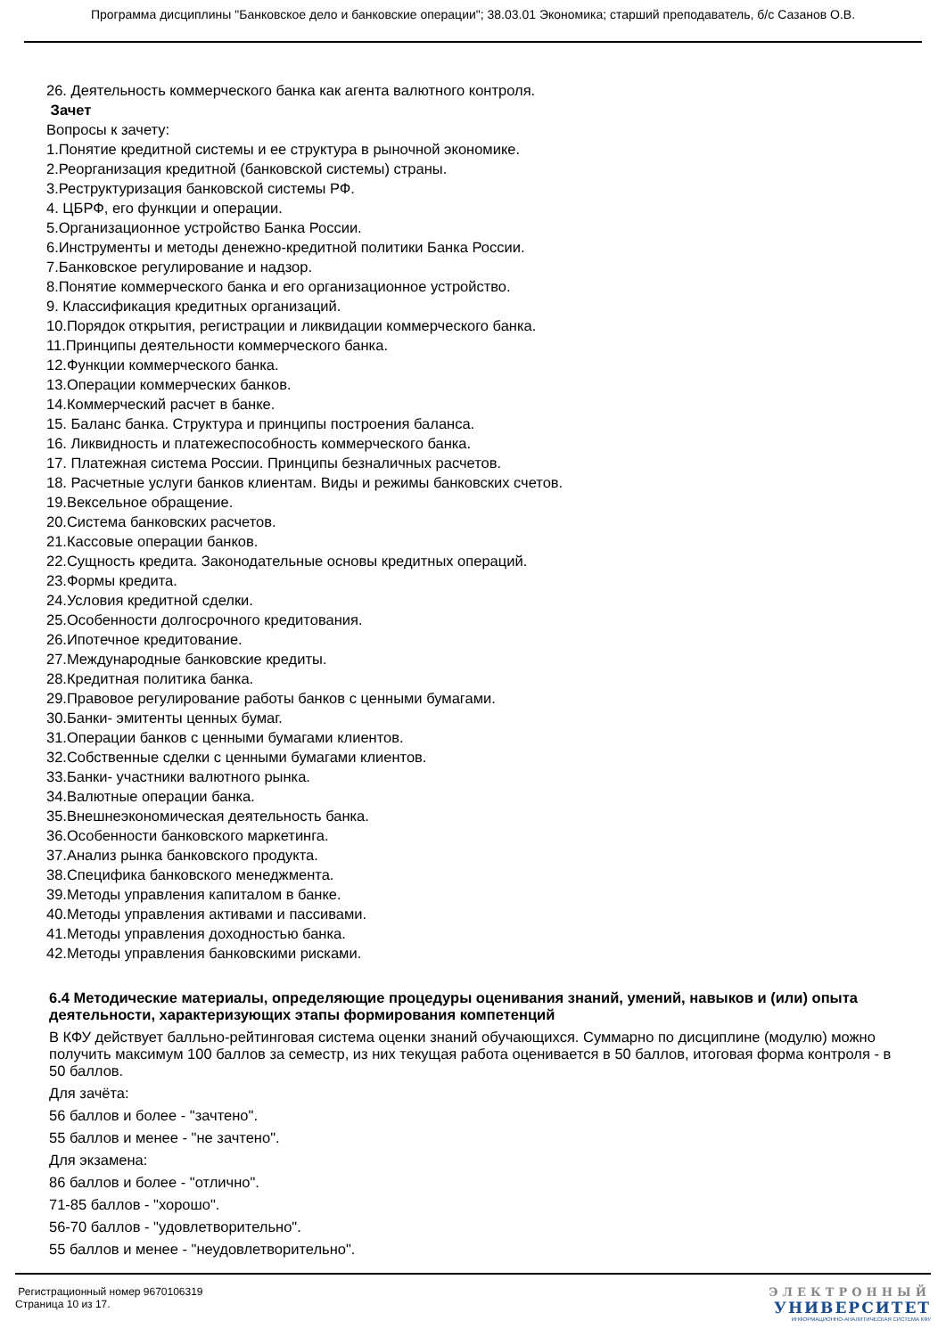Программа дисциплины "Банковское дело и банковские операции"; 38.03.01 Экономика; старший преподаватель, б/с Сазанов О.В.
26. Деятельность коммерческого банка как агента валютного контроля.
Зачет
Вопросы к зачету:
1.Понятие кредитной системы и ее структура в рыночной экономике.
2.Реорганизация кредитной (банковской системы) страны.
3.Реструктуризация банковской системы РФ.
4. ЦБРФ, его функции и операции.
5.Организационное устройство Банка России.
6.Инструменты и методы денежно-кредитной политики Банка России.
7.Банковское регулирование и надзор.
8.Понятие коммерческого банка и его организационное устройство.
9. Классификация кредитных организаций.
10.Порядок открытия, регистрации и ликвидации коммерческого банка.
11.Принципы деятельности коммерческого банка.
12.Функции коммерческого банка.
13.Операции коммерческих банков.
14.Коммерческий расчет в банке.
15. Баланс банка. Структура и принципы построения баланса.
16. Ликвидность и платежеспособность коммерческого банка.
17. Платежная система России. Принципы безналичных расчетов.
18. Расчетные услуги банков клиентам. Виды и режимы банковских счетов.
19.Вексельное обращение.
20.Система банковских расчетов.
21.Кассовые операции банков.
22.Сущность кредита. Законодательные основы кредитных операций.
23.Формы кредита.
24.Условия кредитной сделки.
25.Особенности долгосрочного кредитования.
26.Ипотечное кредитование.
27.Международные банковские кредиты.
28.Кредитная политика банка.
29.Правовое регулирование работы банков с ценными бумагами.
30.Банки- эмитенты ценных бумаг.
31.Операции банков с ценными бумагами клиентов.
32.Собственные сделки с ценными бумагами клиентов.
33.Банки- участники валютного рынка.
34.Валютные операции банка.
35.Внешнеэкономическая деятельность банка.
36.Особенности банковского маркетинга.
37.Анализ рынка банковского продукта.
38.Специфика банковского менеджмента.
39.Методы управления капиталом в банке.
40.Методы управления активами и пассивами.
41.Методы управления доходностью банка.
42.Методы управления банковскими рисками.
6.4 Методические материалы, определяющие процедуры оценивания знаний, умений, навыков и (или) опыта деятельности, характеризующих этапы формирования компетенций
В КФУ действует балльно-рейтинговая система оценки знаний обучающихся. Суммарно по дисциплине (модулю) можно получить максимум 100 баллов за семестр, из них текущая работа оценивается в 50 баллов, итоговая форма контроля - в 50 баллов.
Для зачёта:
56 баллов и более - "зачтено".
55 баллов и менее - "не зачтено".
Для экзамена:
86 баллов и более - "отлично".
71-85 баллов - "хорошо".
56-70 баллов - "удовлетворительно".
55 баллов и менее - "неудовлетворительно".
Регистрационный номер 9670106319
Страница 10 из 17.
ЭЛЕКТРОННЫЙ
УНИВЕРСИТЕТ
ИНФОРМАЦИОННО-АНАЛИТИЧЕСКАЯ СИСТЕМА КФУ